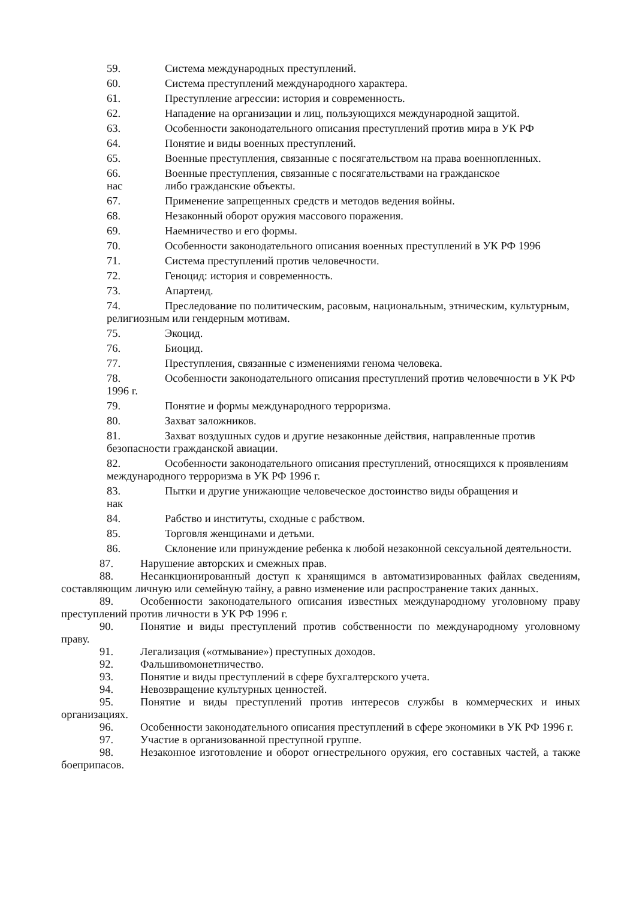59. Система международных преступлений.
60. Система преступлений международного характера.
61. Преступление агрессии: история и современность.
62. Нападение на организации и лиц, пользующихся международной защитой.
63. Особенности законодательного описания преступлений против мира в УК РФ
64. Понятие и виды военных преступлений.
65. Военные преступления, связанные с посягательством на права военнопленных.
66. Военные преступления, связанные с посягательствами на гражданское
нас либо гражданские объекты.
67. Применение запрещенных средств и методов ведения войны.
68. Незаконный оборот оружия массового поражения.
69. Наемничество и его формы.
70. Особенности законодательного описания военных преступлений в УК РФ 1996
71. Система преступлений против человечности.
72. Геноцид: история и современность.
73. Апартеид.
74. Преследование по политическим, расовым, национальным, этническим, культурным, религиозным или гендерным мотивам.
75. Экоцид.
76. Биоцид.
77. Преступления, связанные с изменениями генома человека.
78. Особенности законодательного описания преступлений против человечности в УК РФ 1996 г.
79. Понятие и формы международного терроризма.
80. Захват заложников.
81. Захват воздушных судов и другие незаконные действия, направленные против безопасности гражданской авиации.
82. Особенности законодательного описания преступлений, относящихся к проявлениям международного терроризма в УК РФ 1996 г.
83. Пытки и другие унижающие человеческое достоинство виды обращения и
нак
84. Рабство и институты, сходные с рабством.
85. Торговля женщинами и детьми.
86. Склонение или принуждение ребенка к любой незаконной сексуальной деятельности.
87. Нарушение авторских и смежных прав.
88. Несанкционированный доступ к хранящимся в автоматизированных файлах сведениям, составляющим личную или семейную тайну, а равно изменение или распространение таких данных.
89. Особенности законодательного описания известных международному уголовному праву преступлений против личности в УК РФ 1996 г.
90. Понятие и виды преступлений против собственности по международному уголовному праву.
91. Легализация («отмывание») преступных доходов.
92. Фальшивомонетничество.
93. Понятие и виды преступлений в сфере бухгалтерского учета.
94. Невозвращение культурных ценностей.
95. Понятие и виды преступлений против интересов службы в коммерческих и иных организациях.
96. Особенности законодательного описания преступлений в сфере экономики в УК РФ 1996 г.
97. Участие в организованной преступной группе.
98. Незаконное изготовление и оборот огнестрельного оружия, его составных частей, а также боеприпасов.